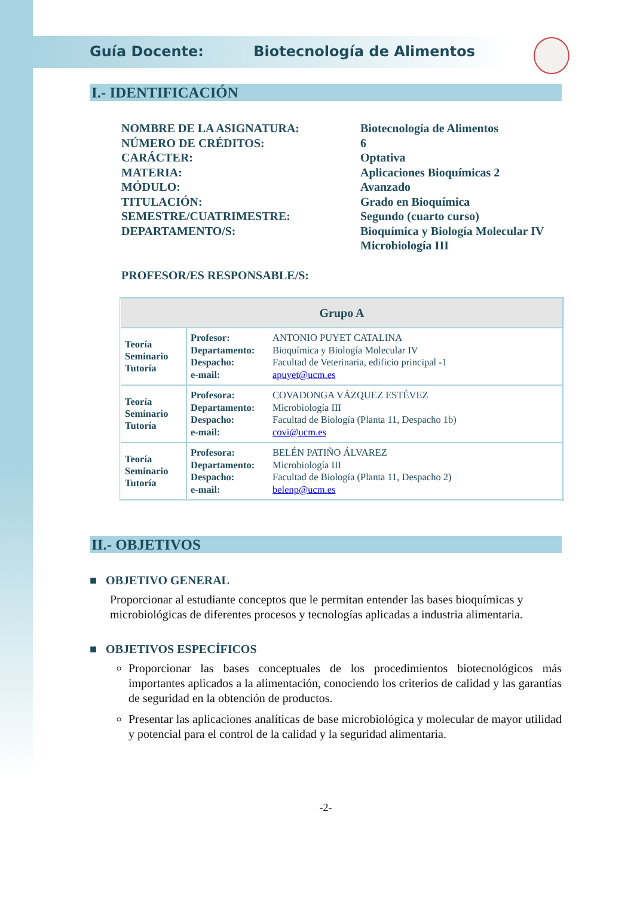Guía Docente: Biotecnología de Alimentos
I.- IDENTIFICACIÓN
NOMBRE DE LA ASIGNATURA: Biotecnología de Alimentos
NÚMERO DE CRÉDITOS: 6
CARÁCTER: Optativa
MATERIA: Aplicaciones Bioquímicas 2
MÓDULO: Avanzado
TITULACIÓN: Grado en Bioquímica
SEMESTRE/CUATRIMESTRE: Segundo (cuarto curso)
DEPARTAMENTO/S: Bioquímica y Biología Molecular IV
Microbiología III
PROFESOR/ES RESPONSABLE/S:
| Grupo A | |
| --- | --- |
| Teoría Seminario Tutoría | Profesor: ANTONIO PUYET CATALINA Departamento: Bioquímica y Biología Molecular IV Despacho: Facultad de Veterinaria, edificio principal -1 e-mail: apuyet@ucm.es |
| Teoría Seminario Tutoría | Profesora: COVADONGA VÁZQUEZ ESTÉVEZ Departamento: Microbiología III Despacho: Facultad de Biología (Planta 11, Despacho 1b) e-mail: covi@ucm.es |
| Teoría Seminario Tutoría | Profesora: BELÉN PATIÑO ÁLVAREZ Departamento: Microbiología III Despacho: Facultad de Biología (Planta 11, Despacho 2) e-mail: belenp@ucm.es |
II.- OBJETIVOS
■ OBJETIVO GENERAL
Proporcionar al estudiante conceptos que le permitan entender las bases bioquímicas y microbiológicas de diferentes procesos y tecnologías aplicadas a industria alimentaria.
■ OBJETIVOS ESPECÍFICOS
Proporcionar las bases conceptuales de los procedimientos biotecnológicos más importantes aplicados a la alimentación, conociendo los criterios de calidad y las garantías de seguridad en la obtención de productos.
Presentar las aplicaciones analíticas de base microbiológica y molecular de mayor utilidad y potencial para el control de la calidad y la seguridad alimentaria.
-2-